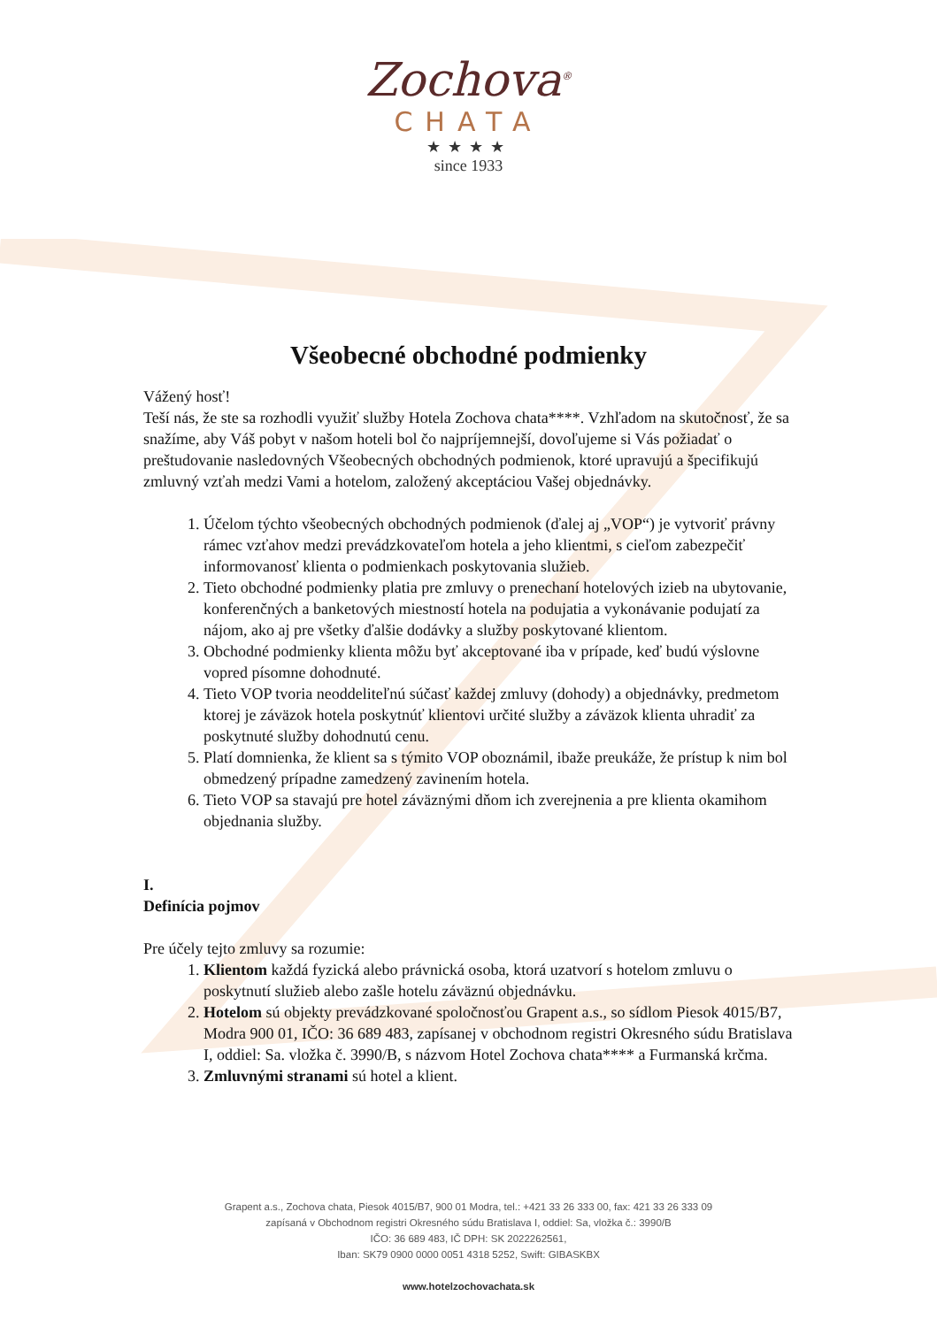Zochova<sup>®</sup>
CHATA
★★★★
since 1933
Všeobecné obchodné podmienky
Vážený hosť!
Teší nás, že ste sa rozhodli využiť služby Hotela Zochova chata****. Vzhľadom na skutočnosť, že sa snažíme, aby Váš pobyt v našom hoteli bol čo najpríjemnejší, dovoľujeme si Vás požiadať o preštudovanie nasledovných Všeobecných obchodných podmienok, ktoré upravujú a špecifikujú zmluvný vzťah medzi Vami a hotelom, založený akceptáciou Vašej objednávky.
1. Účelom týchto všeobecných obchodných podmienok (ďalej aj „VOP“) je vytvoriť právny rámec vzťahov medzi prevádzkovateľom hotela a jeho klientmi, s cieľom zabezpečiť informovanosť klienta o podmienkach poskytovania služieb.
2. Tieto obchodné podmienky platia pre zmluvy o prenechaní hotelových izieb na ubytovanie, konferenčných a banketových miestností hotela na podujatia a vykonávanie podujatí za nájom, ako aj pre všetky ďalšie dodávky a služby poskytované klientom.
3. Obchodné podmienky klienta môžu byť akceptované iba v prípade, keď budú výslovne vopred písomne dohodnuté.
4. Tieto VOP tvoria neoddeliteľnú súčasť každej zmluvy (dohody) a objednávky, predmetom ktorej je záväzok hotela poskytnúť klientovi určité služby a záväzok klienta uhradiť za poskytnuté služby dohodnutú cenu.
5. Platí domnienka, že klient sa s týmito VOP oboznámil, ibaže preukáže, že prístup k nim bol obmedzený prípadne zamedzený zavinením hotela.
6. Tieto VOP sa stavajú pre hotel záväznými dňom ich zverejnenia a pre klienta okamihom objednania služby.
I.
Definícia pojmov
Pre účely tejto zmluvy sa rozumie:
1. Klientom každá fyzická alebo právnická osoba, ktorá uzatvorí s hotelom zmluvu o poskytnutí služieb alebo zašle hotelu záväznú objednávku.
2. Hotelom sú objekty prevádzkované spoločnosťou Grapent a.s., so sídlom Piesok 4015/B7, Modra 900 01, IČO: 36 689 483, zapísanej v obchodnom registri Okresného súdu Bratislava I, oddiel: Sa. vložka č. 3990/B, s názvom Hotel Zochova chata**** a Furmanská krčma.
3. Zmluvnými stranami sú hotel a klient.
Grapent a.s., Zochova chata, Piesok 4015/B7, 900 01 Modra, tel.: +421 33 26 333 00, fax: 421 33 26 333 09
zapísaná v Obchodnom registri Okresného súdu Bratislava I, oddiel: Sa, vložka č.: 3990/B
IČO: 36 689 483, IČ DPH: SK 2022262561,
Iban: SK79 0900 0000 0051 4318 5252, Swift: GIBASKBX
www.hotelzochovachata.sk